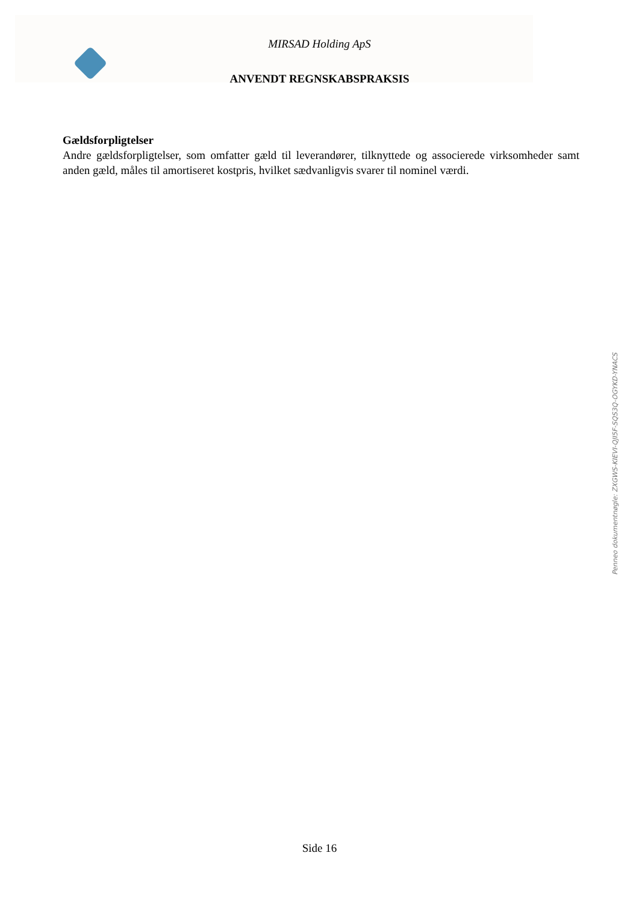MIRSAD Holding ApS
ANVENDT REGNSKABSPRAKSIS
Gældsforpligtelser
Andre gældsforpligtelser, som omfatter gæld til leverandører, tilknyttede og associerede virksomheder samt anden gæld, måles til amortiseret kostpris, hvilket sædvanligvis svarer til nominel værdi.
Penneo dokumentnøgle: ZXGWS-KIEVI-QJI5F-SQS3Q-OGYKD-YNACS
Side 16